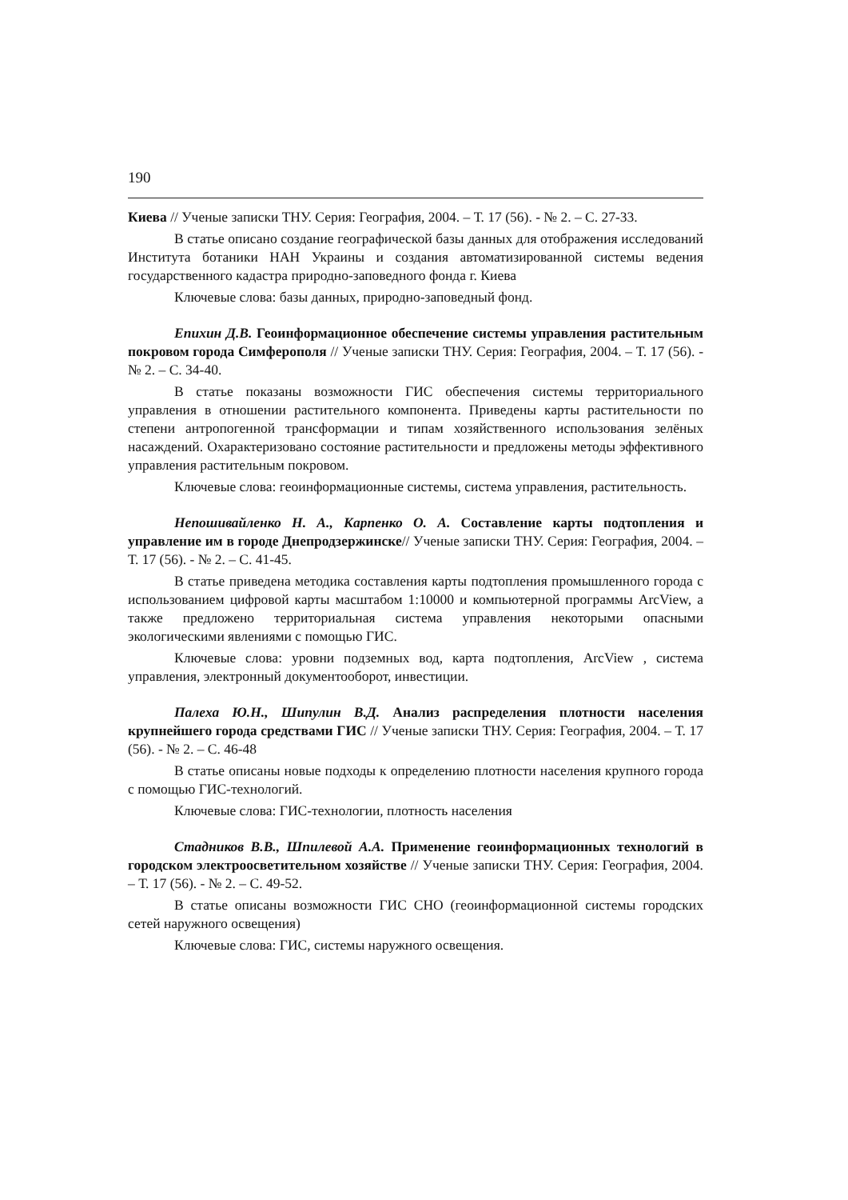190
Киева // Ученые записки ТНУ. Серия: География, 2004. – Т. 17 (56). - № 2. – С. 27-33.
В статье описано создание географической базы данных для отображения исследований Института ботаники НАН Украины и создания автоматизированной системы ведения государственного кадастра природно-заповедного фонда г. Киева
Ключевые слова: базы данных, природно-заповедный фонд.
Епихин Д.В. Геоинформационное обеспечение системы управления растительным покровом города Симферополя // Ученые записки ТНУ. Серия: География, 2004. – Т. 17 (56). - № 2. – С. 34-40.
В статье показаны возможности ГИС обеспечения системы территориального управления в отношении растительного компонента. Приведены карты растительности по степени антропогенной трансформации и типам хозяйственного использования зелёных насаждений. Охарактеризовано состояние растительности и предложены методы эффективного управления растительным покровом.
Ключевые слова: геоинформационные системы, система управления, растительность.
Непошивайленко Н. А., Карпенко О. А. Составление карты подтопления и управление им в городе Днепродзержинске// Ученые записки ТНУ. Серия: География, 2004. – Т. 17 (56). - № 2. – С. 41-45.
В статье приведена методика составления карты подтопления промышленного города с использованием цифровой карты масштабом 1:10000 и компьютерной программы ArcView, а также предложено территориальная система управления некоторыми опасными экологическими явлениями с помощью ГИС.
Ключевые слова: уровни подземных вод, карта подтопления, ArcView , система управления, электронный документооборот, инвестиции.
Палеха Ю.Н., Шипулин В.Д. Анализ распределения плотности населения крупнейшего города средствами ГИС // Ученые записки ТНУ. Серия: География, 2004. – Т. 17 (56). - № 2. – С. 46-48
В статье описаны новые подходы к определению плотности населения крупного города с помощью ГИС-технологий.
Ключевые слова: ГИС-технологии, плотность населения
Стадников В.В., Шпилевой А.А. Применение геоинформационных технологий в городском электроосветительном хозяйстве // Ученые записки ТНУ. Серия: География, 2004. – Т. 17 (56). - № 2. – С. 49-52.
В статье описаны возможности ГИС СНО (геоинформационной системы городских сетей наружного освещения)
Ключевые слова: ГИС, системы наружного освещения.